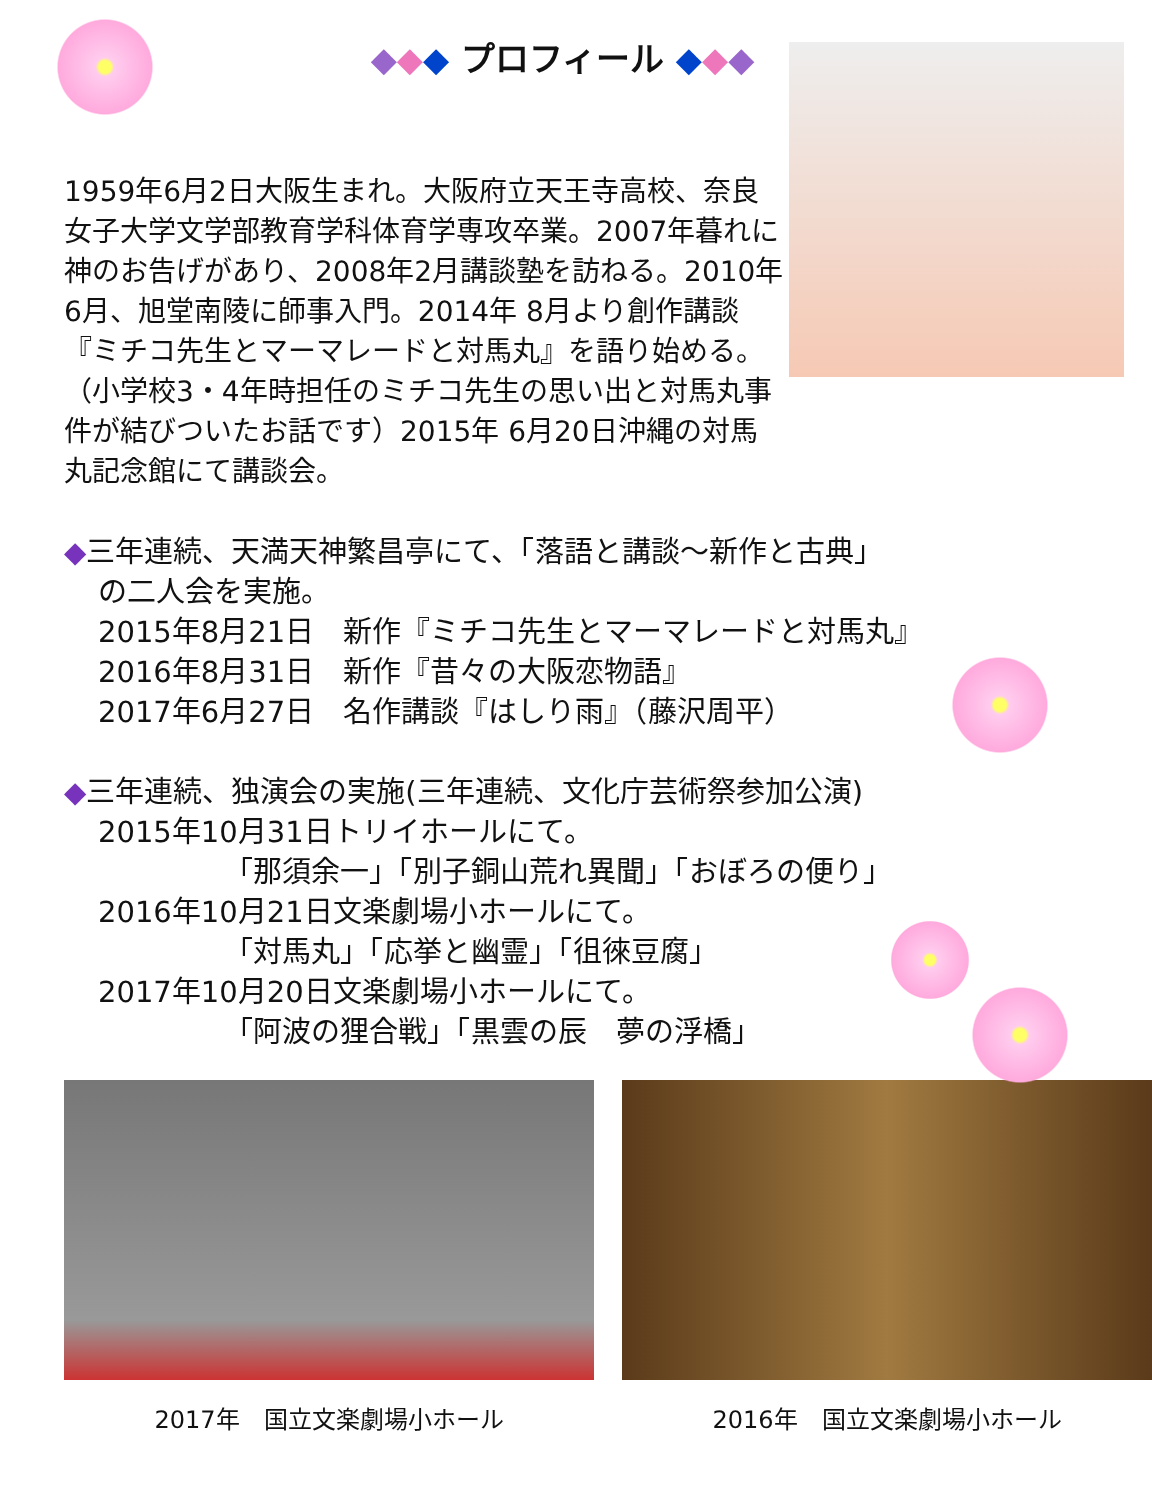◆◆◆ プロフィール ◆◆◆
1959年6月2日大阪生まれ。大阪府立天王寺高校、奈良女子大学文学部教育学科体育学専攻卒業。2007年暮れに神のお告げがあり、2008年2月講談塾を訪ねる。2010年 6月、旭堂南陵に師事入門。2014年 8月より創作講談『ミチコ先生とマーマレードと対馬丸』を語り始める。（小学校3・4年時担任のミチコ先生の思い出と対馬丸事件が結びついたお話です）2015年 6月20日沖縄の対馬丸記念館にて講談会。
◆三年連続、天満天神繁昌亭にて、「落語と講談～新作と古典」
の二人会を実施。
2015年8月21日　新作『ミチコ先生とマーマレードと対馬丸』
2016年8月31日　新作『昔々の大阪恋物語』
2017年6月27日　名作講談『はしり雨』（藤沢周平）
◆三年連続、独演会の実施(三年連続、文化庁芸術祭参加公演)
2015年10月31日トリイホールにて。
「那須余一」「別子銅山荒れ異聞」「おぼろの便り」
2016年10月21日文楽劇場小ホールにて。
「対馬丸」「応挙と幽霊」「徂徠豆腐」
2017年10月20日文楽劇場小ホールにて。
「阿波の狸合戦」「黒雲の辰　夢の浮橋」
2017年　国立文楽劇場小ホール 2016年　国立文楽劇場小ホール